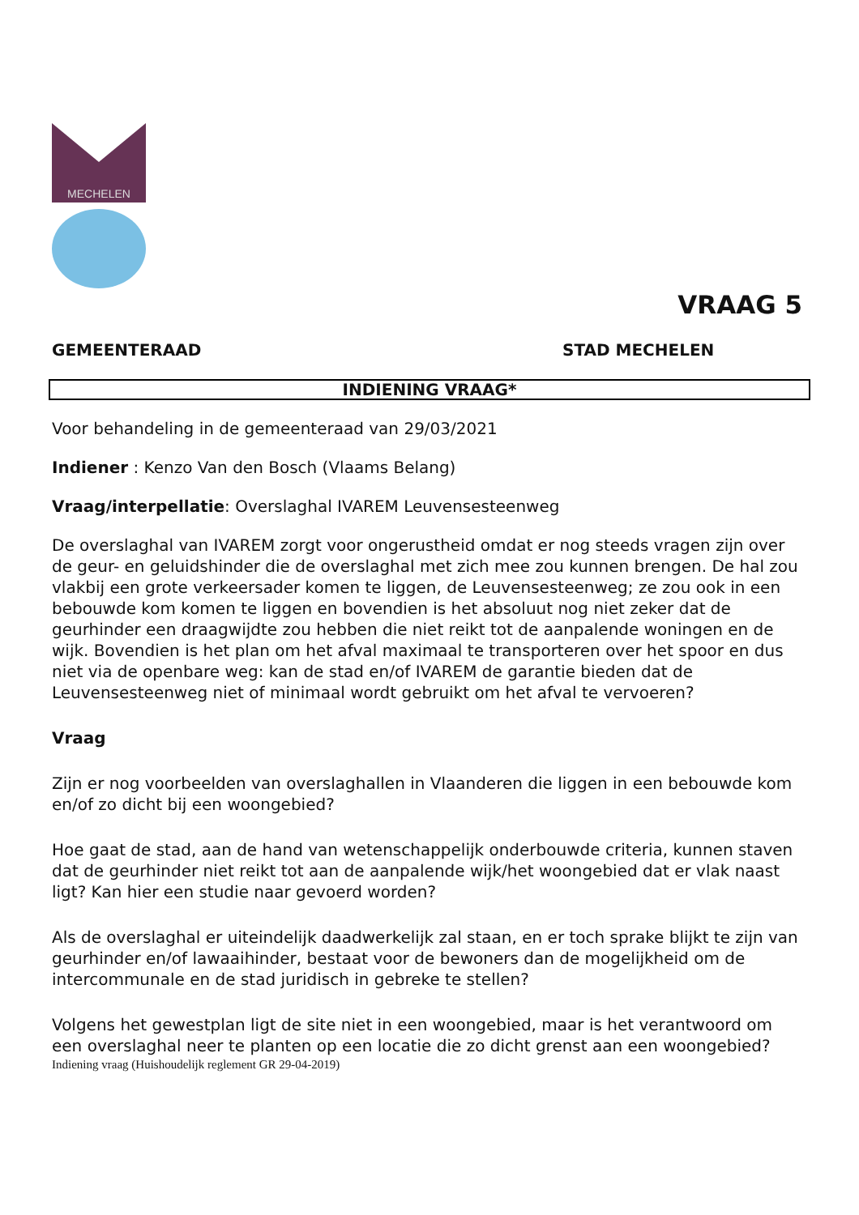MECHELEN
VRAAG 5
GEMEENTERAAD STAD MECHELEN
INDIENING VRAAG*
Voor behandeling in de gemeenteraad van 29/03/2021
Indiener : Kenzo Van den Bosch (Vlaams Belang)
Vraag/interpellatie: Overslaghal IVAREM Leuvensesteenweg
De overslaghal van IVAREM zorgt voor ongerustheid omdat er nog steeds vragen zijn over de geur- en geluidshinder die de overslaghal met zich mee zou kunnen brengen. De hal zou vlakbij een grote verkeersader komen te liggen, de Leuvensesteenweg; ze zou ook in een bebouwde kom komen te liggen en bovendien is het absoluut nog niet zeker dat de geurhinder een draagwijdte zou hebben die niet reikt tot de aanpalende woningen en de wijk. Bovendien is het plan om het afval maximaal te transporteren over het spoor en dus niet via de openbare weg: kan de stad en/of IVAREM de garantie bieden dat de Leuvensesteenweg niet of minimaal wordt gebruikt om het afval te vervoeren?
Vraag
Zijn er nog voorbeelden van overslaghallen in Vlaanderen die liggen in een bebouwde kom en/of zo dicht bij een woongebied?
Hoe gaat de stad, aan de hand van wetenschappelijk onderbouwde criteria, kunnen staven dat de geurhinder niet reikt tot aan de aanpalende wijk/het woongebied dat er vlak naast ligt? Kan hier een studie naar gevoerd worden?
Als de overslaghal er uiteindelijk daadwerkelijk zal staan, en er toch sprake blijkt te zijn van geurhinder en/of lawaaihinder, bestaat voor de bewoners dan de mogelijkheid om de intercommunale en de stad juridisch in gebreke te stellen?
Volgens het gewestplan ligt de site niet in een woongebied, maar is het verantwoord om een overslaghal neer te planten op een locatie die zo dicht grenst aan een woongebied?
Indiening vraag (Huishoudelijk reglement GR 29-04-2019)